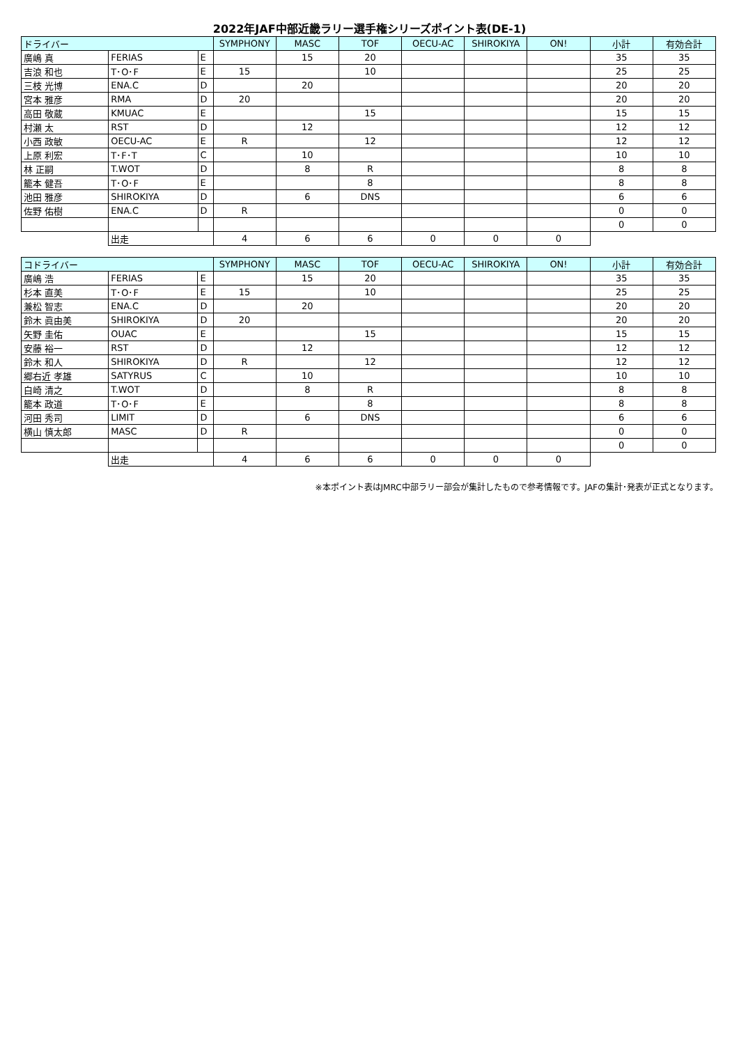2022年JAF中部近畿ラリー選手権シリーズポイント表(DE-1)
| ドライバー | | | SYMPHONY | MASC | TOF | OECU-AC | SHIROKIYA | ON! | 小計 | 有効合計 |
| --- | --- | --- | --- | --- | --- | --- | --- | --- | --- | --- |
| 廣嶋 真 | FERIAS | E | | 15 | 20 | | | | 35 | 35 |
| 吉浪 和也 | T･O･F | E | 15 | | 10 | | | | 25 | 25 |
| 三枝 光博 | ENA.C | D | | 20 | | | | | 20 | 20 |
| 宮本 雅彦 | RMA | D | 20 | | | | | | 20 | 20 |
| 高田 敬蔵 | KMUAC | E | | | 15 | | | | 15 | 15 |
| 村瀬 太 | RST | D | | 12 | | | | | 12 | 12 |
| 小西 政敏 | OECU-AC | E | R | | 12 | | | | 12 | 12 |
| 上原 利宏 | T･F･T | C | | 10 | | | | | 10 | 10 |
| 林 正嗣 | T.WOT | D | | 8 | R | | | | 8 | 8 |
| 籠本 健吾 | T･O･F | E | | | 8 | | | | 8 | 8 |
| 池田 雅彦 | SHIROKIYA | D | | 6 | DNS | | | | 6 | 6 |
| 佐野 佑樹 | ENA.C | D | R | | | | | | 0 | 0 |
| | | | | | | | | | 0 | 0 |
| | 出走 | | 4 | 6 | 6 | 0 | 0 | 0 | | |
| コドライバー | | | SYMPHONY | MASC | TOF | OECU-AC | SHIROKIYA | ON! | 小計 | 有効合計 |
| --- | --- | --- | --- | --- | --- | --- | --- | --- | --- | --- |
| 廣嶋 浩 | FERIAS | E | | 15 | 20 | | | | 35 | 35 |
| 杉本 直美 | T･O･F | E | 15 | | 10 | | | | 25 | 25 |
| 兼松 智志 | ENA.C | D | | 20 | | | | | 20 | 20 |
| 鈴木 眞由美 | SHIROKIYA | D | 20 | | | | | | 20 | 20 |
| 矢野 圭佑 | OUAC | E | | | 15 | | | | 15 | 15 |
| 安藤 裕一 | RST | D | | 12 | | | | | 12 | 12 |
| 鈴木 和人 | SHIROKIYA | D | R | | 12 | | | | 12 | 12 |
| 郷右近 孝雄 | SATYRUS | C | | 10 | | | | | 10 | 10 |
| 白崎 清之 | T.WOT | D | | 8 | R | | | | 8 | 8 |
| 籠本 政道 | T･O･F | E | | | 8 | | | | 8 | 8 |
| 河田 秀司 | LIMIT | D | | 6 | DNS | | | | 6 | 6 |
| 横山 慎太郎 | MASC | D | R | | | | | | 0 | 0 |
| | | | | | | | | | 0 | 0 |
| | 出走 | | 4 | 6 | 6 | 0 | 0 | 0 | | |
※本ポイント表はJMRC中部ラリー部会が集計したもので参考情報です。JAFの集計･発表が正式となります。